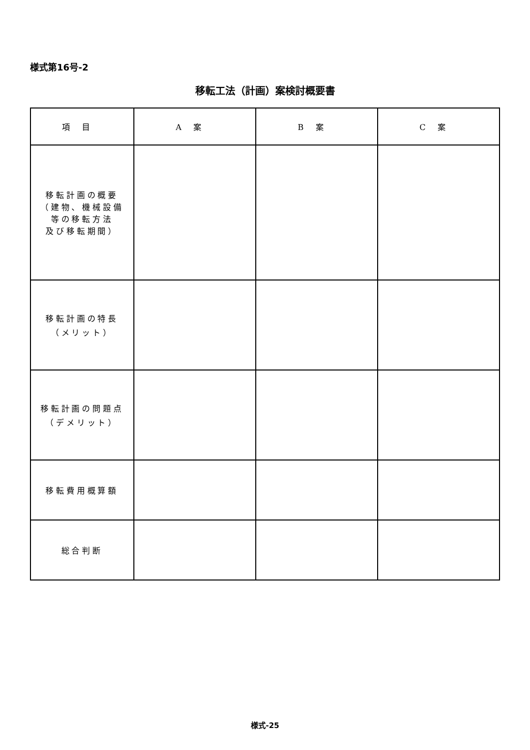様式第16号-2
移転工法（計画）案検討概要書
| 項目 | A案 | B案 | C案 |
| --- | --- | --- | --- |
| 移転計画の概要 （建物、機械設備 等の移転方法 及び移転期間） | | | |
| 移転計画の特長 （メリット） | | | |
| 移転計画の問題点 （デメリット） | | | |
| 移転費用概算額 | | | |
| 総合判断 | | | |
様式-25